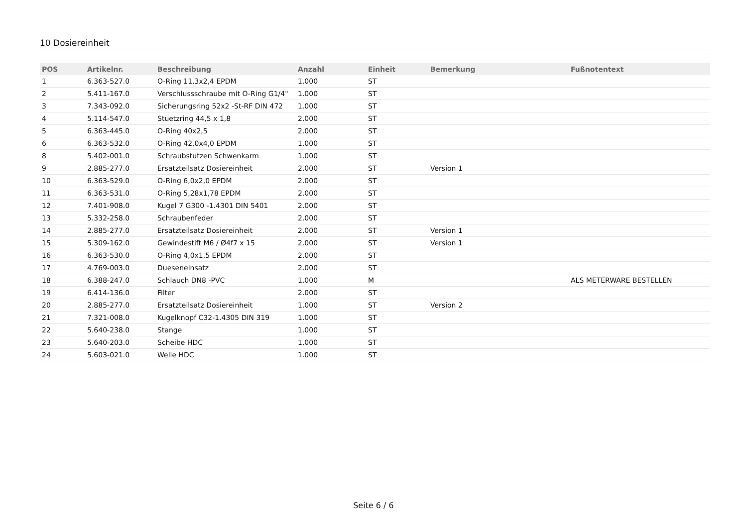10 Dosiereinheit
| POS | Artikelnr. | Beschreibung | Anzahl | Einheit | Bemerkung | Fußnotentext |
| --- | --- | --- | --- | --- | --- | --- |
| 1 | 6.363-527.0 | O-Ring 11,3x2,4 EPDM | 1.000 | ST | | |
| 2 | 5.411-167.0 | Verschlussschraube mit O-Ring G1/4" | 1.000 | ST | | |
| 3 | 7.343-092.0 | Sicherungsring 52x2 -St-RF DIN 472 | 1.000 | ST | | |
| 4 | 5.114-547.0 | Stuetzring 44,5 x 1,8 | 2.000 | ST | | |
| 5 | 6.363-445.0 | O-Ring 40x2,5 | 2.000 | ST | | |
| 6 | 6.363-532.0 | O-Ring 42,0x4,0 EPDM | 1.000 | ST | | |
| 8 | 5.402-001.0 | Schraubstutzen Schwenkarm | 1.000 | ST | | |
| 9 | 2.885-277.0 | Ersatzteilsatz Dosiereinheit | 2.000 | ST | Version 1 | |
| 10 | 6.363-529.0 | O-Ring 6,0x2,0 EPDM | 2.000 | ST | | |
| 11 | 6.363-531.0 | O-Ring 5,28x1,78 EPDM | 2.000 | ST | | |
| 12 | 7.401-908.0 | Kugel 7 G300 -1.4301 DIN 5401 | 2.000 | ST | | |
| 13 | 5.332-258.0 | Schraubenfeder | 2.000 | ST | | |
| 14 | 2.885-277.0 | Ersatzteilsatz Dosiereinheit | 2.000 | ST | Version 1 | |
| 15 | 5.309-162.0 | Gewindestift M6 / Ø4f7 x 15 | 2.000 | ST | Version 1 | |
| 16 | 6.363-530.0 | O-Ring 4,0x1,5 EPDM | 2.000 | ST | | |
| 17 | 4.769-003.0 | Dueseneinsatz | 2.000 | ST | | |
| 18 | 6.388-247.0 | Schlauch DN8 -PVC | 1.000 | M | | ALS METERWARE BESTELLEN |
| 19 | 6.414-136.0 | Filter | 2.000 | ST | | |
| 20 | 2.885-277.0 | Ersatzteilsatz Dosiereinheit | 1.000 | ST | Version 2 | |
| 21 | 7.321-008.0 | Kugelknopf C32-1.4305 DIN 319 | 1.000 | ST | | |
| 22 | 5.640-238.0 | Stange | 1.000 | ST | | |
| 23 | 5.640-203.0 | Scheibe HDC | 1.000 | ST | | |
| 24 | 5.603-021.0 | Welle HDC | 1.000 | ST | | |
Seite 6 / 6